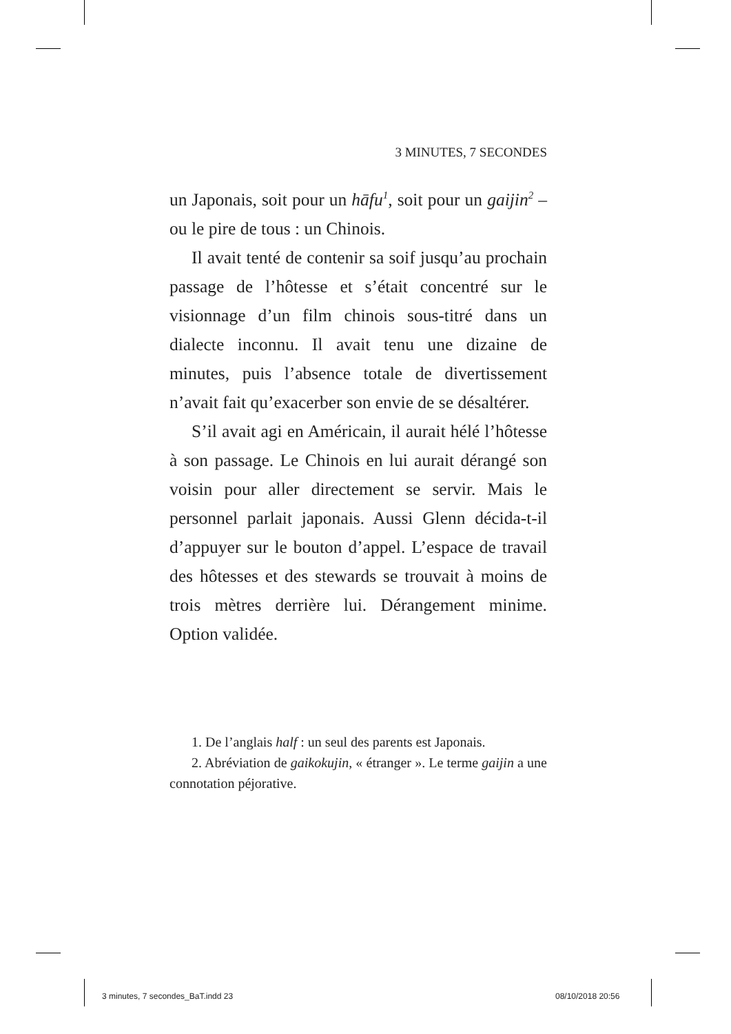3 MINUTES, 7 SECONDES
un Japonais, soit pour un hāfu<sup>1</sup>, soit pour un gaijin<sup>2</sup> – ou le pire de tous : un Chinois.
Il avait tenté de contenir sa soif jusqu’au prochain passage de l’hôtesse et s’était concentré sur le visionnage d’un film chinois sous-titré dans un dialecte inconnu. Il avait tenu une dizaine de minutes, puis l’absence totale de divertissement n’avait fait qu’exacerber son envie de se désaltérer.
S’il avait agi en Américain, il aurait hélé l’hôtesse à son passage. Le Chinois en lui aurait dérangé son voisin pour aller directement se servir. Mais le personnel parlait japonais. Aussi Glenn décida-t-il d’appuyer sur le bouton d’appel. L’espace de travail des hôtesses et des stewards se trouvait à moins de trois mètres derrière lui. Dérangement minime. Option validée.
1. De l’anglais half : un seul des parents est Japonais.
2. Abréviation de gaikokujin, « étranger ». Le terme gaijin a une connotation péjorative.
3 minutes, 7 secondes_BaT.indd 23
08/10/2018 20:56